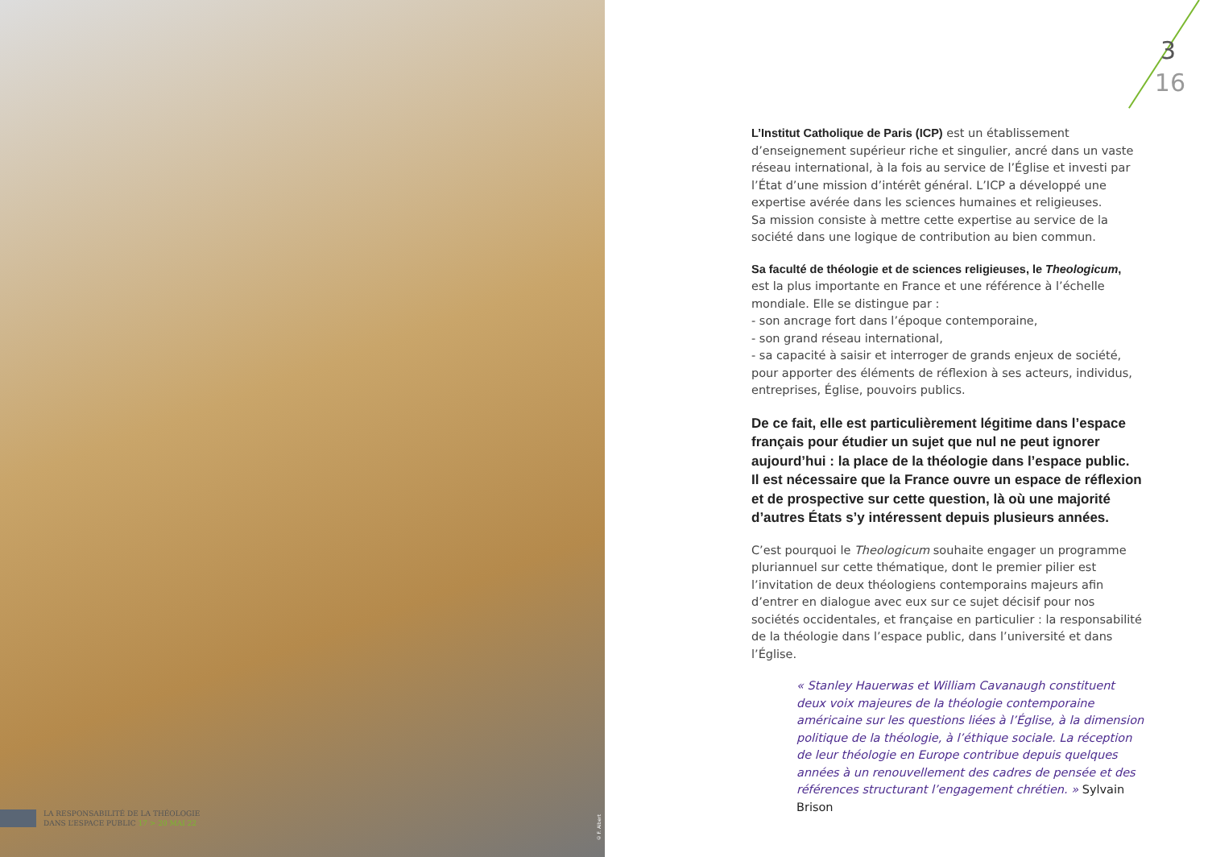LA RESPONSABILITÉ DE LA THÉOLOGIE
DANS L’ESPACE PUBLIC 17 > 20 MAI 22
© F. Albert
3
16
L’Institut Catholique de Paris (ICP) est un établissement d’enseignement supérieur riche et singulier, ancré dans un vaste réseau international, à la fois au service de l’Église et investi par l’État d’une mission d’intérêt général. L’ICP a développé une expertise avérée dans les sciences humaines et religieuses.
Sa mission consiste à mettre cette expertise au service de la société dans une logique de contribution au bien commun.
Sa faculté de théologie et de sciences religieuses, le Theologicum,
est la plus importante en France et une référence à l’échelle mondiale. Elle se distingue par :
- son ancrage fort dans l’époque contemporaine,
- son grand réseau international,
- sa capacité à saisir et interroger de grands enjeux de société, pour apporter des éléments de réflexion à ses acteurs, individus, entreprises, Église, pouvoirs publics.
De ce fait, elle est particulièrement légitime dans l’espace français pour étudier un sujet que nul ne peut ignorer aujourd’hui : la place de la théologie dans l’espace public.
Il est nécessaire que la France ouvre un espace de réflexion et de prospective sur cette question, là où une majorité d’autres États s’y intéressent depuis plusieurs années.
C’est pourquoi le Theologicum souhaite engager un programme pluriannuel sur cette thématique, dont le premier pilier est l’invitation de deux théologiens contemporains majeurs afin d’entrer en dialogue avec eux sur ce sujet décisif pour nos sociétés occidentales, et française en particulier : la responsabilité de la théologie dans l’espace public, dans l’université et dans l’Église.
« Stanley Hauerwas et William Cavanaugh constituent deux voix majeures de la théologie contemporaine américaine sur les questions liées à l’Église, à la dimension politique de la théologie, à l’éthique sociale. La réception de leur théologie en Europe contribue depuis quelques années à un renouvellement des cadres de pensée et des références structurant l’engagement chrétien. » Sylvain Brison